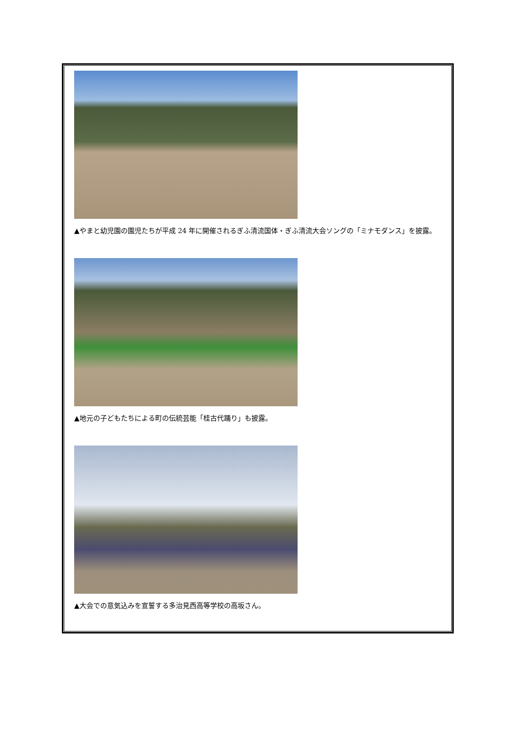▲やまと幼児園の園児たちが平成 24 年に開催されるぎふ清流国体・ぎふ清流大会ソングの「ミナモダンス」を披露。
▲地元の子どもたちによる町の伝統芸能「桂古代踊り」も披露。
▲大会での意気込みを宣誓する多治見西高等学校の高坂さん。